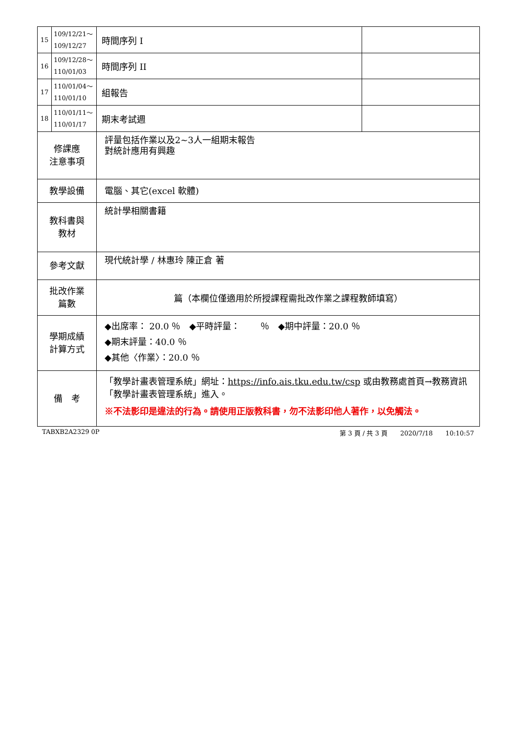| 15 | 109/12/21～ 109/12/27 | 時間序列 I | |
| 16 | 109/12/28～ 110/01/03 | 時間序列 II | |
| 17 | 110/01/04～ 110/01/10 | 組報告 | |
| 18 | 110/01/11～ 110/01/17 | 期末考試週 | |
| 修課應 注意事項 | | 評量包括作業以及2~3人一組期末報告 對統計應用有興趣 | |
| 教學設備 | | 電腦、其它(excel 軟體) | |
| 教科書與 教材 | | 統計學相關書籍 | |
| 參考文獻 | | 現代統計學 / 林惠玲 陳正倉 著 | |
| 批改作業 篇數 | | 篇（本欄位僅適用於所授課程需批改作業之課程教師填寫） | |
| 學期成績 計算方式 | | ◆出席率： 20.0 ％ ◆平時評量： ％ ◆期中評量：20.0 ％ ◆期末評量：40.0 ％ ◆其他〈作業〉：20.0 ％ | |
| 備 考 | | 「教學計畫表管理系統」網址： https://info.ais.tku.edu.tw/csp 或由教務處首頁→教務資訊「教學計畫表管理系統」進入。 ※不法影印是違法的行為。請使用正版教科書，勿不法影印他人著作，以免觸法。 | |
TABXB2A2329 0P 第 3 頁 / 共 3 頁　　2020/7/18　　10:10:57